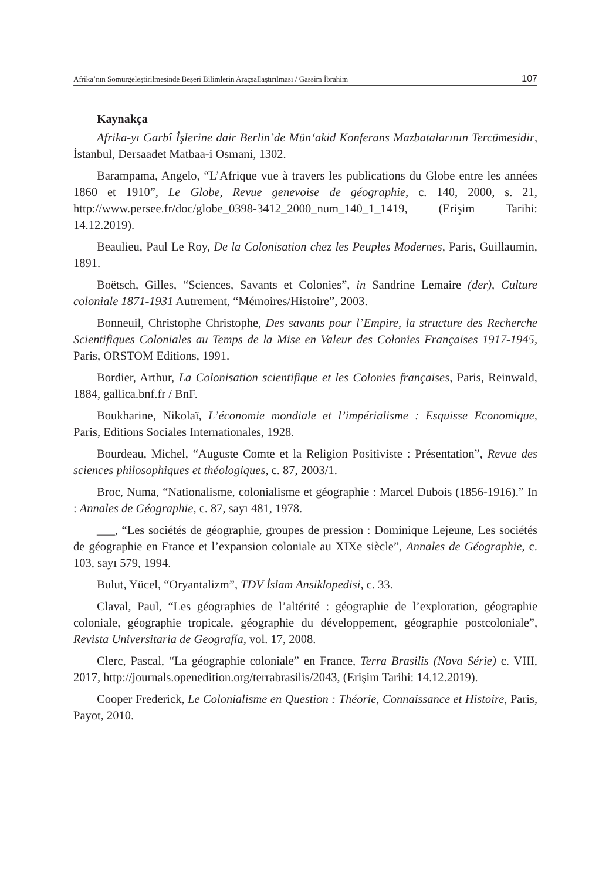Afrika’nın Sömürgeleştirilmesinde Beşeri Bilimlerin Araçsallaştırılması / Gassim İbrahim 107
Kaynakça
Afrika-yı Garbî İşlerine dair Berlin’de Mün‘akid Konferans Mazbatalarının Tercümesidir, İstanbul, Dersaadet Matbaa-i Osmani, 1302.
Barampama, Angelo, “L’Afrique vue à travers les publications du Globe entre les années 1860 et 1910”, Le Globe, Revue genevoise de géographie, c. 140, 2000, s. 21, http://www.persee.fr/doc/globe_0398-3412_2000_num_140_1_1419, (Erişim Tarihi: 14.12.2019).
Beaulieu, Paul Le Roy, De la Colonisation chez les Peuples Modernes, Paris, Guillaumin, 1891.
Boëtsch, Gilles, “Sciences, Savants et Colonies”, in Sandrine Lemaire (der), Culture coloniale 1871-1931 Autrement, “Mémoires/Histoire”, 2003.
Bonneuil, Christophe Christophe, Des savants pour l’Empire, la structure des Recherche Scientifiques Coloniales au Temps de la Mise en Valeur des Colonies Françaises 1917-1945, Paris, ORSTOM Editions, 1991.
Bordier, Arthur, La Colonisation scientifique et les Colonies françaises, Paris, Reinwald, 1884, gallica.bnf.fr / BnF.
Boukharine, Nikolaï, L’économie mondiale et l’impérialisme : Esquisse Economique, Paris, Editions Sociales Internationales, 1928.
Bourdeau, Michel, “Auguste Comte et la Religion Positiviste : Présentation”, Revue des sciences philosophiques et théologiques, c. 87, 2003/1.
Broc, Numa, “Nationalisme, colonialisme et géographie : Marcel Dubois (1856-1916).” In : Annales de Géographie, c. 87, sayı 481, 1978.
___, “Les sociétés de géographie, groupes de pression : Dominique Lejeune, Les sociétés de géographie en France et l’expansion coloniale au XIXe siècle”, Annales de Géographie, c. 103, sayı 579, 1994.
Bulut, Yücel, “Oryantalizm”, TDV İslam Ansiklopedisi, c. 33.
Claval, Paul, “Les géographies de l’altérité : géographie de l’exploration, géographie coloniale, géographie tropicale, géographie du développement, géographie postcoloniale”, Revista Universitaria de Geografía, vol. 17, 2008.
Clerc, Pascal, “La géographie coloniale” en France, Terra Brasilis (Nova Série) c. VIII, 2017, http://journals.openedition.org/terrabrasilis/2043, (Erişim Tarihi: 14.12.2019).
Cooper Frederick, Le Colonialisme en Question : Théorie, Connaissance et Histoire, Paris, Payot, 2010.